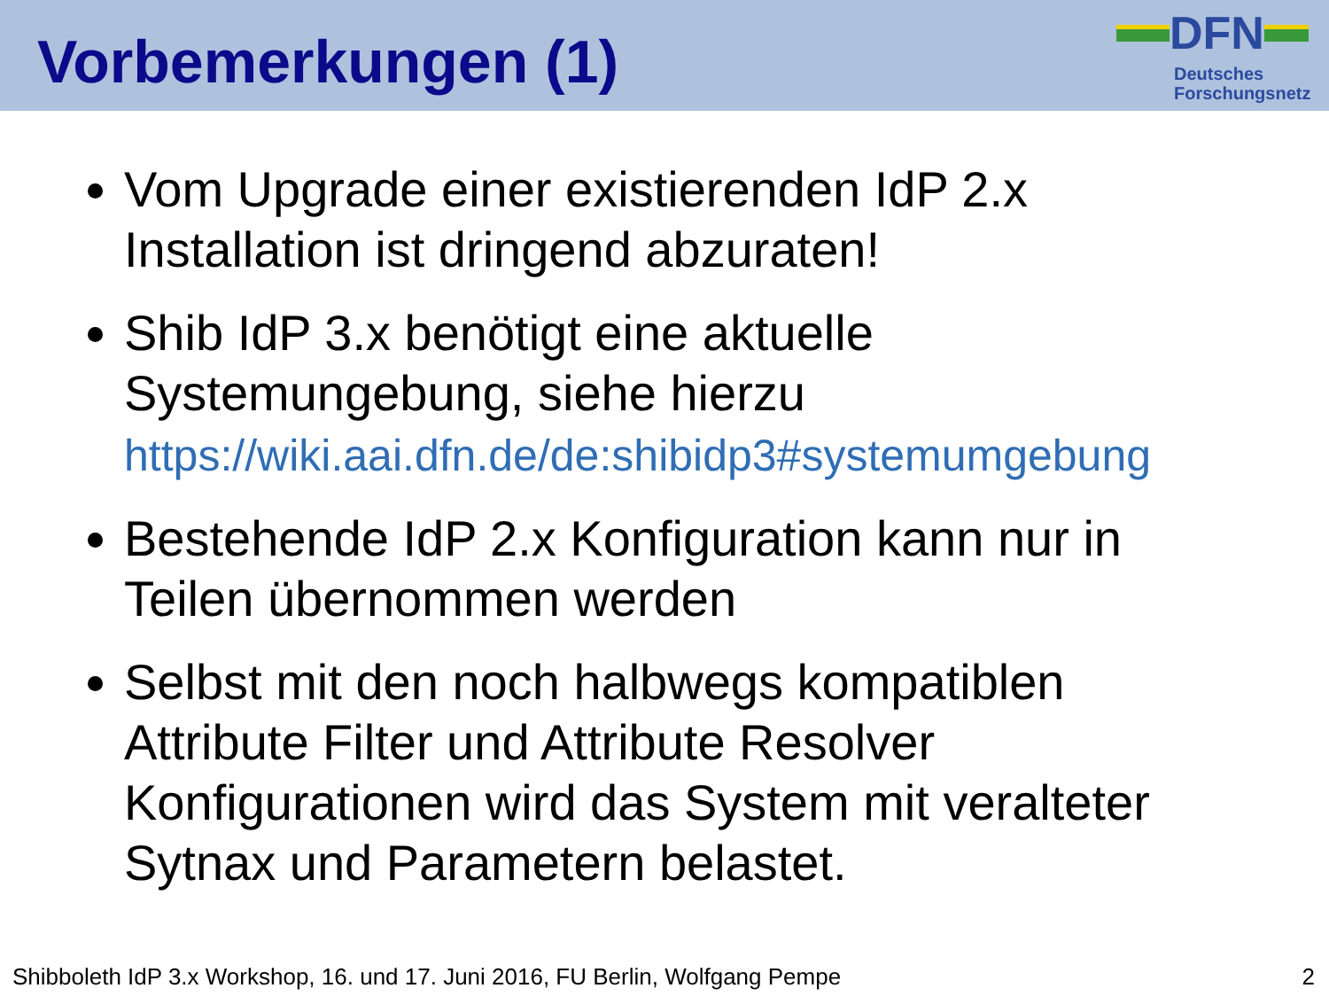Vorbemerkungen (1)
DFN
Deutsches
Forschungsnetz
Vom Upgrade einer existierenden IdP 2.x Installation ist dringend abzuraten!
Shib IdP 3.x benötigt eine aktuelle Systemungebung, siehe hierzu https://wiki.aai.dfn.de/de:shibidp3#systemumgebung
Bestehende IdP 2.x Konfiguration kann nur in Teilen übernommen werden
Selbst mit den noch halbwegs kompatiblen Attribute Filter und Attribute Resolver Konfigurationen wird das System mit veralteter Sytnax und Parametern belastet.
Shibboleth IdP 3.x Workshop, 16. und 17. Juni 2016, FU Berlin, Wolfgang Pempe 2